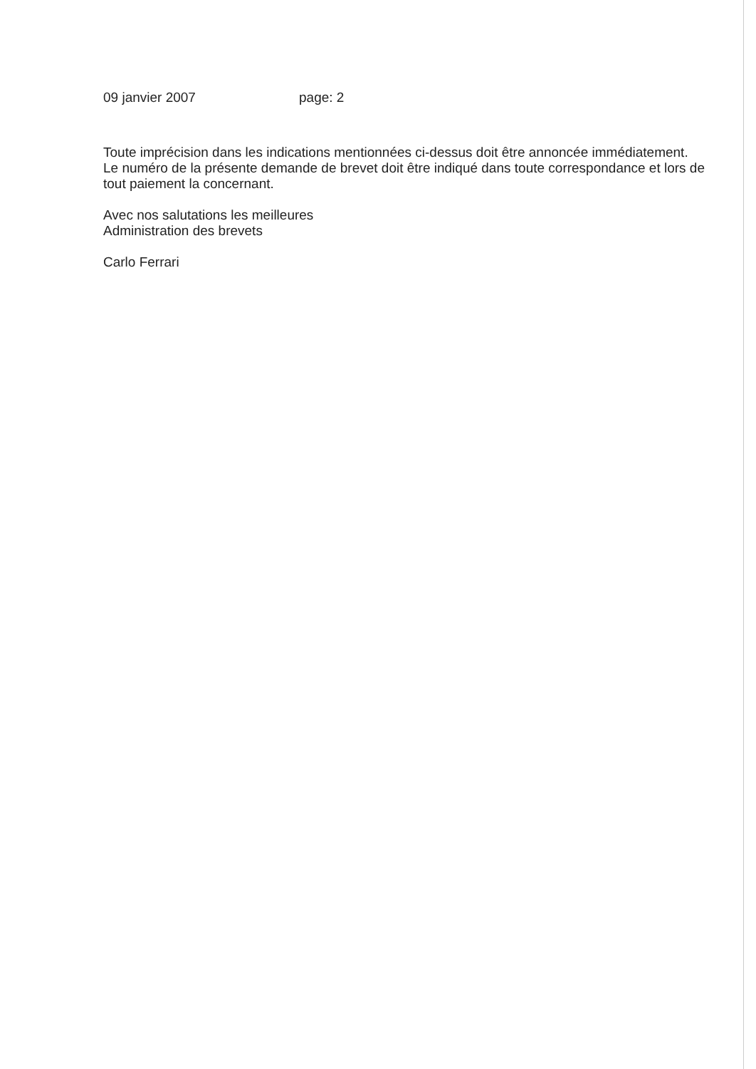09 janvier 2007 page: 2
Toute imprécision dans les indications mentionnées ci-dessus doit être annoncée immédiatement.
Le numéro de la présente demande de brevet doit être indiqué dans toute correspondance et lors de tout paiement la concernant.
Avec nos salutations les meilleures
Administration des brevets
Carlo Ferrari